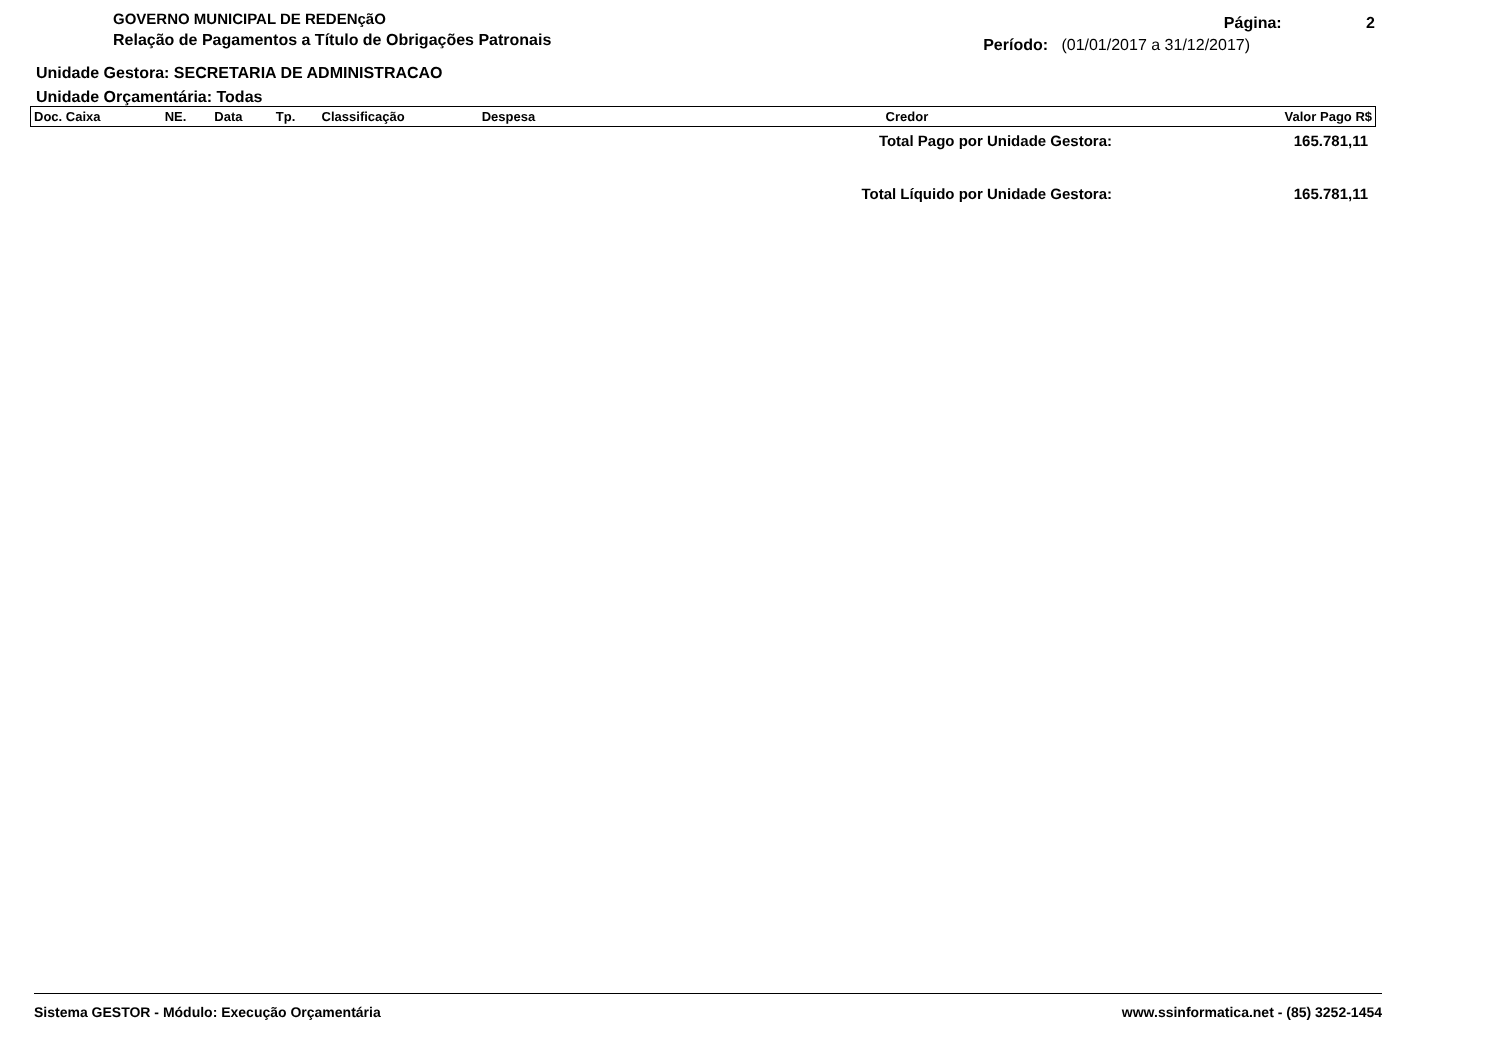GOVERNO MUNICIPAL DE REDENçãO
Relação de Pagamentos a Título de Obrigações Patronais
Página: 2
Período: (01/01/2017 a 31/12/2017)
Unidade Gestora: SECRETARIA DE ADMINISTRACAO
Unidade Orçamentária: Todas
| Doc. Caixa | NE. | Data | Tp. | Classificação | Despesa | Credor | Valor Pago R$ |
| --- | --- | --- | --- | --- | --- | --- | --- |
| Total Pago por Unidade Gestora: | 165.781,11 |
| Total Líquido por Unidade Gestora: | 165.781,11 |
Sistema GESTOR - Módulo: Execução Orçamentária www.ssinformatica.net - (85) 3252-1454